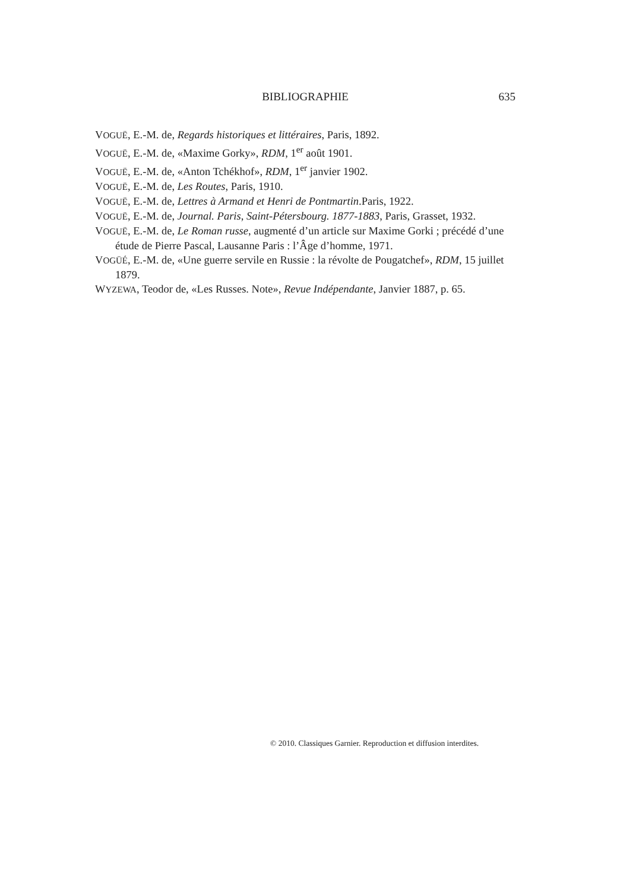BIBLIOGRAPHIE
635
VOGUË, E.-M. de, Regards historiques et littéraires, Paris, 1892.
VOGUË, E.-M. de, «Maxime Gorky», RDM, 1<sup>er</sup> août 1901.
VOGUË, E.-M. de, «Anton Tchékhof», RDM, 1<sup>er</sup> janvier 1902.
VOGUË, E.-M. de, Les Routes, Paris, 1910.
VOGUË, E.-M. de, Lettres à Armand et Henri de Pontmartin.Paris, 1922.
VOGUË, E.-M. de, Journal. Paris, Saint-Pétersbourg. 1877-1883, Paris, Grasset, 1932.
VOGUË, E.-M. de, Le Roman russe, augmenté d’un article sur Maxime Gorki ; précédé d’une étude de Pierre Pascal, Lausanne Paris : l’Âge d’homme, 1971.
VOGÜÉ, E.-M. de, «Une guerre servile en Russie : la révolte de Pougatchef», RDM, 15 juillet 1879.
WYZEWA, Teodor de, «Les Russes. Note», Revue Indépendante, Janvier 1887, p. 65.
© 2010. Classiques Garnier. Reproduction et diffusion interdites.